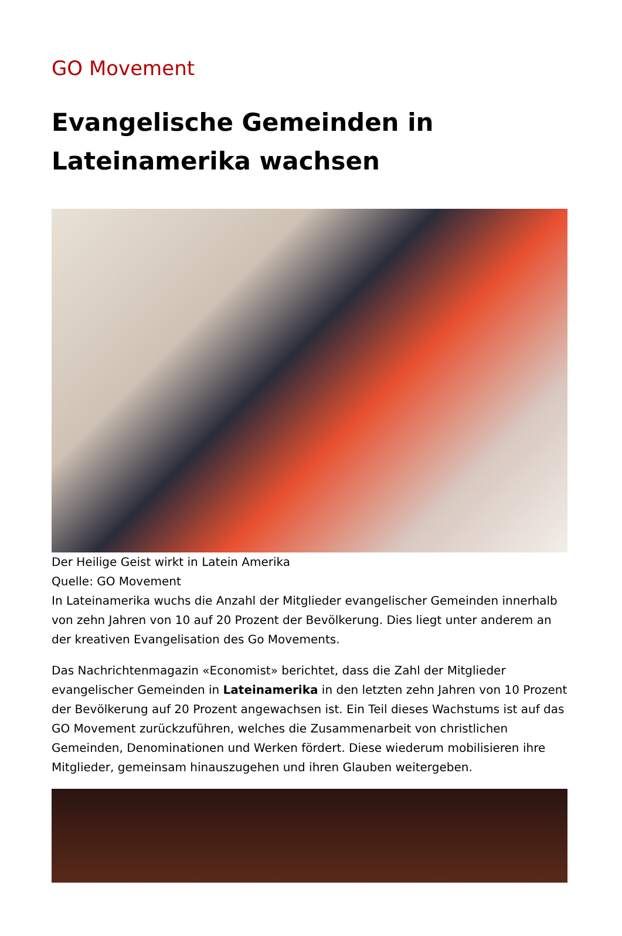GO Movement
Evangelische Gemeinden in Lateinamerika wachsen
Der Heilige Geist wirkt in Latein Amerika
Quelle: GO Movement
In Lateinamerika wuchs die Anzahl der Mitglieder evangelischer Gemeinden innerhalb von zehn Jahren von 10 auf 20 Prozent der Bevölkerung. Dies liegt unter anderem an der kreativen Evangelisation des Go Movements.
Das Nachrichtenmagazin «Economist» berichtet, dass die Zahl der Mitglieder evangelischer Gemeinden in Lateinamerika in den letzten zehn Jahren von 10 Prozent der Bevölkerung auf 20 Prozent angewachsen ist. Ein Teil dieses Wachstums ist auf das GO Movement zurückzuführen, welches die Zusammenarbeit von christlichen Gemeinden, Denominationen und Werken fördert. Diese wiederum mobilisieren ihre Mitglieder, gemeinsam hinauszugehen und ihren Glauben weitergeben.